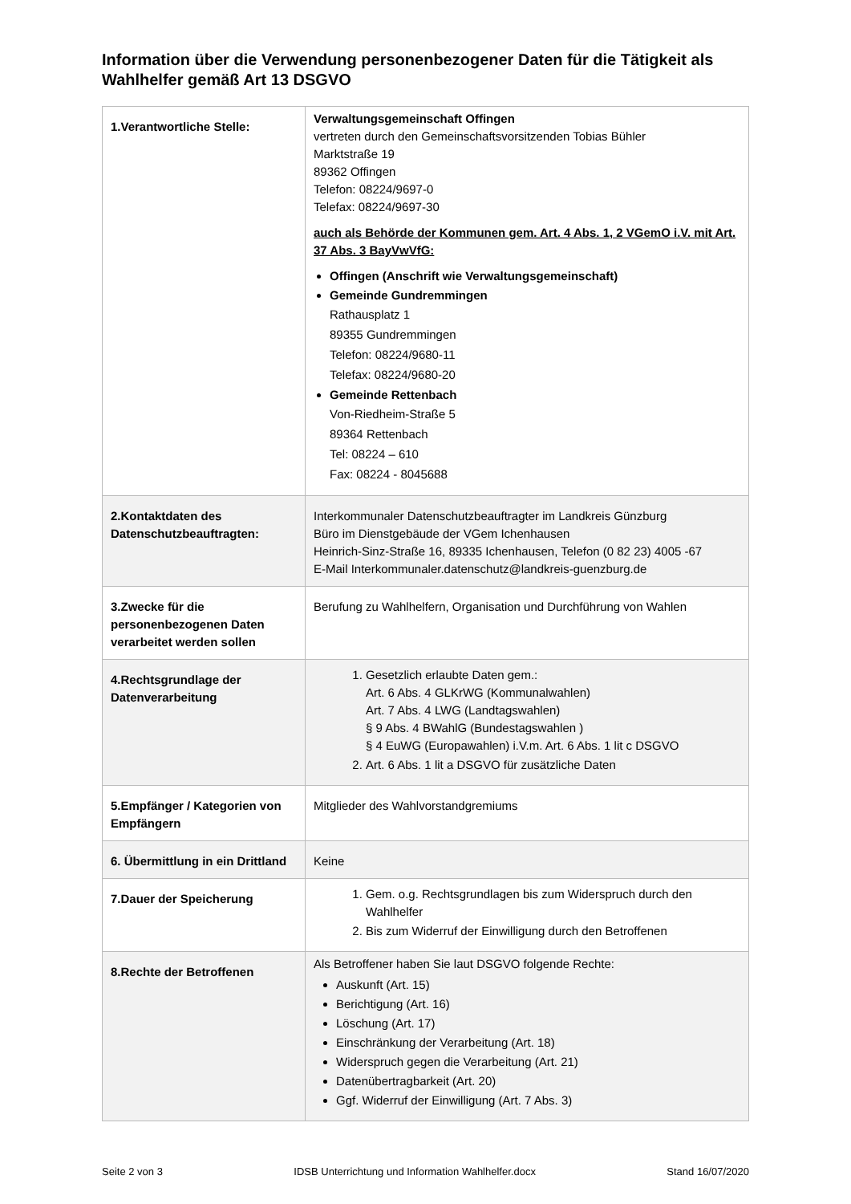Information über die Verwendung personenbezogener Daten für die Tätigkeit als Wahlhelfer gemäß Art 13 DSGVO
| 1.Verantwortliche Stelle: | Verwaltungsgemeinschaft Offingen vertreten durch den Gemeinschaftsvorsitzenden Tobias Bühler Marktstraße 19 89362 Offingen Telefon: 08224/9697-0 Telefax: 08224/9697-30 auch als Behörde der Kommunen gem. Art. 4 Abs. 1, 2 VGemO i.V. mit Art. 37 Abs. 3 BayVwVfG: Offingen (Anschrift wie Verwaltungsgemeinschaft) Gemeinde Gundremmingen Rathausplatz 1 89355 Gundremmingen Telefon: 08224/9680-11 Telefax: 08224/9680-20 Gemeinde Rettenbach Von-Riedheim-Straße 5 89364 Rettenbach Tel: 08224 – 610 Fax: 08224 - 8045688 |
| 2.Kontaktdaten des Datenschutzbeauftragten: | Interkommunaler Datenschutzbeauftragter im Landkreis Günzburg Büro im Dienstgebäude der VGem Ichenhausen Heinrich-Sinz-Straße 16, 89335 Ichenhausen, Telefon (0 82 23) 4005 -67 E-Mail Interkommunaler.datenschutz@landkreis-guenzburg.de |
| 3.Zwecke für die personenbezogenen Daten verarbeitet werden sollen | Berufung zu Wahlhelfern, Organisation und Durchführung von Wahlen |
| 4.Rechtsgrundlage der Datenverarbeitung | 1. Gesetzlich erlaubte Daten gem.: Art. 6 Abs. 4 GLKrWG (Kommunalwahlen) Art. 7 Abs. 4 LWG (Landtagswahlen) § 9 Abs. 4 BWahlG (Bundestagswahlen ) § 4 EuWG (Europawahlen) i.V.m. Art. 6 Abs. 1 lit c DSGVO 2. Art. 6 Abs. 1 lit a DSGVO für zusätzliche Daten |
| 5.Empfänger / Kategorien von Empfängern | Mitglieder des Wahlvorstandgremiums |
| 6. Übermittlung in ein Drittland | Keine |
| 7.Dauer der Speicherung | 1. Gem. o.g. Rechtsgrundlagen bis zum Widerspruch durch den Wahlhelfer 2. Bis zum Widerruf der Einwilligung durch den Betroffenen |
| 8.Rechte der Betroffenen | Als Betroffener haben Sie laut DSGVO folgende Rechte: Auskunft (Art. 15) Berichtigung (Art. 16) Löschung (Art. 17) Einschränkung der Verarbeitung (Art. 18) Widerspruch gegen die Verarbeitung (Art. 21) Datenübertragbarkeit (Art. 20) Ggf. Widerruf der Einwilligung (Art. 7 Abs. 3) |
Seite 2 von 3 IDSB Unterrichtung und Information Wahlhelfer.docx Stand 16/07/2020